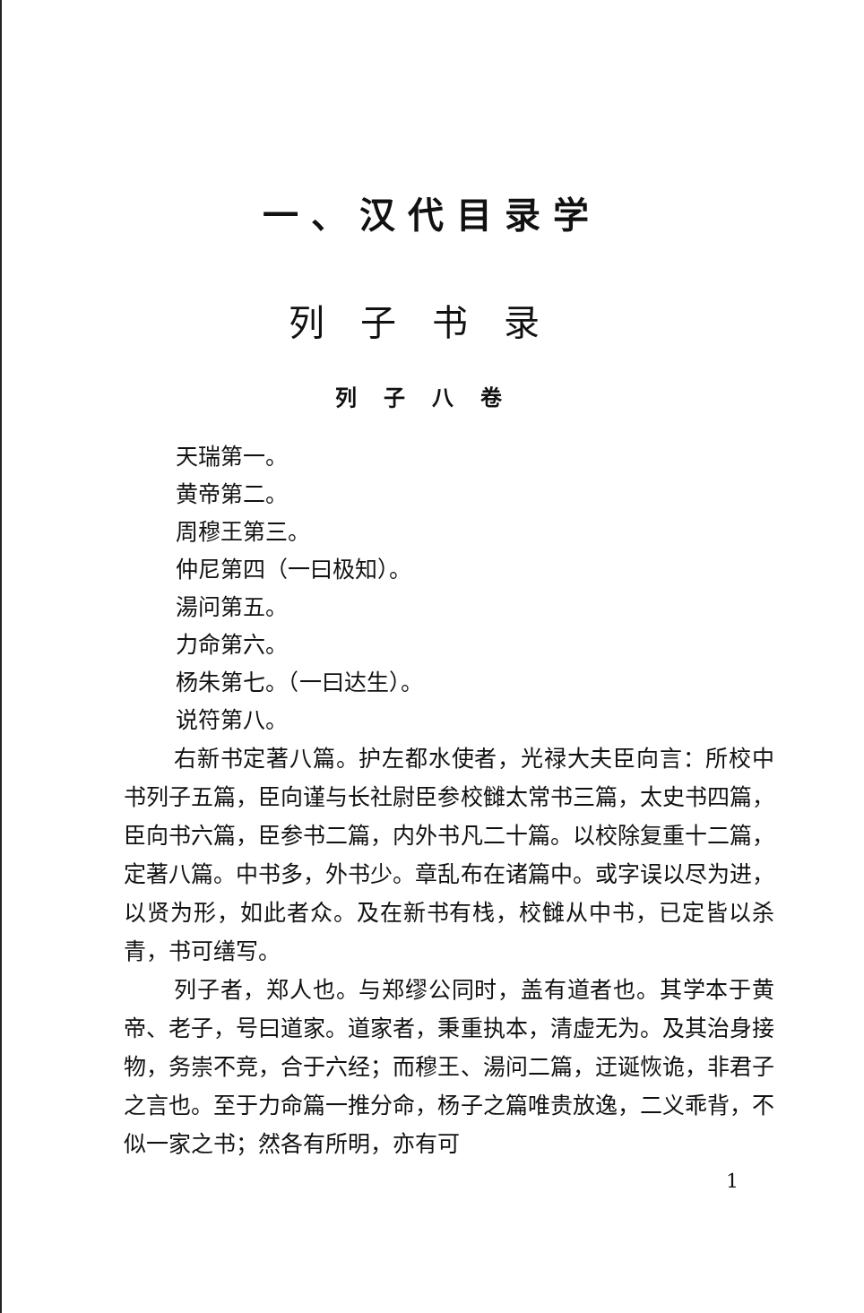一、汉代目录学
列子书录
列子八卷
天瑞第一。
黄帝第二。
周穆王第三。
仲尼第四（一曰极知）。
湯问第五。
力命第六。
杨朱第七。（一曰达生）。
说符第八。
右新书定著八篇。护左都水使者，光禄大夫臣向言：所校中书列子五篇，臣向谨与长社尉臣参校雠太常书三篇，太史书四篇，臣向书六篇，臣参书二篇，内外书凡二十篇。以校除复重十二篇，定著八篇。中书多，外书少。章乱布在诸篇中。或字误以尽为进，以贤为形，如此者众。及在新书有栈，校雠从中书，已定皆以杀青，书可缮写。
列子者，郑人也。与郑缪公同时，盖有道者也。其学本于黄帝、老子，号曰道家。道家者，秉重执本，清虚无为。及其治身接物，务崇不竞，合于六经；而穆王、湯问二篇，迂诞恢诡，非君子之言也。至于力命篇一推分命，杨子之篇唯贵放逸，二义乖背，不似一家之书；然各有所明，亦有可
1